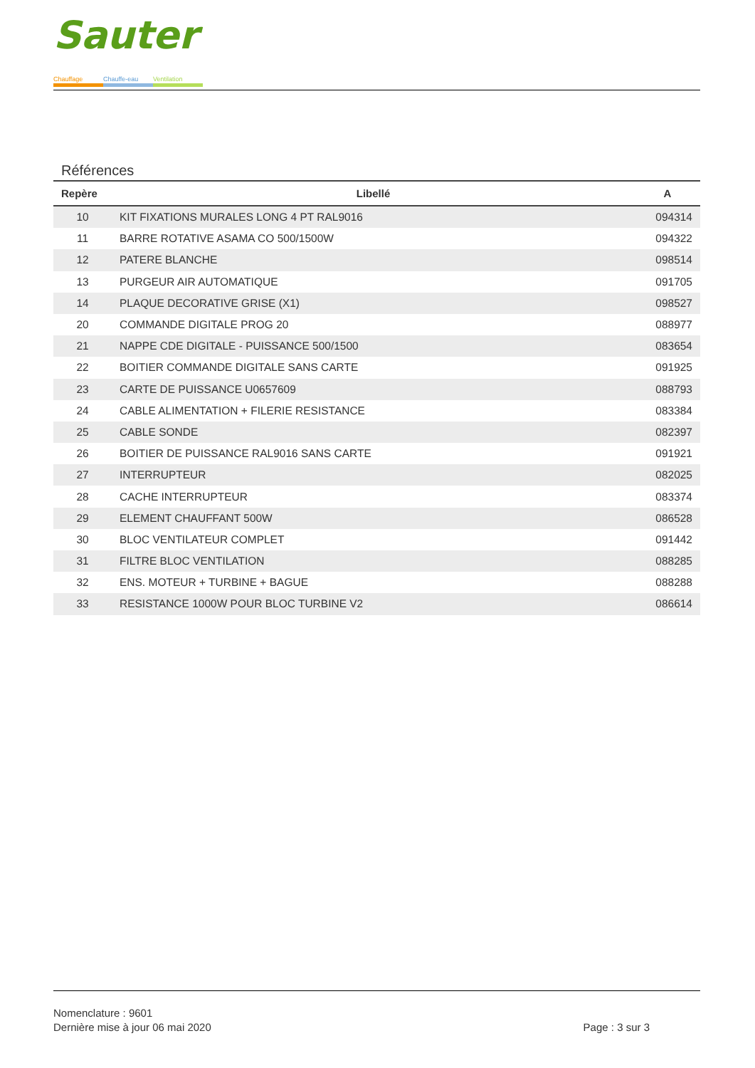Sauter
Chauffage Chauffe-eau Ventilation
Références
| Repère | Libellé | A |
| --- | --- | --- |
| 10 | KIT FIXATIONS MURALES LONG 4 PT RAL9016 | 094314 |
| 11 | BARRE ROTATIVE ASAMA CO 500/1500W | 094322 |
| 12 | PATERE BLANCHE | 098514 |
| 13 | PURGEUR AIR AUTOMATIQUE | 091705 |
| 14 | PLAQUE DECORATIVE GRISE (X1) | 098527 |
| 20 | COMMANDE DIGITALE PROG 20 | 088977 |
| 21 | NAPPE CDE DIGITALE - PUISSANCE 500/1500 | 083654 |
| 22 | BOITIER COMMANDE DIGITALE SANS CARTE | 091925 |
| 23 | CARTE DE PUISSANCE U0657609 | 088793 |
| 24 | CABLE ALIMENTATION + FILERIE RESISTANCE | 083384 |
| 25 | CABLE SONDE | 082397 |
| 26 | BOITIER DE PUISSANCE RAL9016 SANS CARTE | 091921 |
| 27 | INTERRUPTEUR | 082025 |
| 28 | CACHE INTERRUPTEUR | 083374 |
| 29 | ELEMENT CHAUFFANT 500W | 086528 |
| 30 | BLOC VENTILATEUR COMPLET | 091442 |
| 31 | FILTRE BLOC VENTILATION | 088285 |
| 32 | ENS. MOTEUR + TURBINE + BAGUE | 088288 |
| 33 | RESISTANCE 1000W POUR BLOC TURBINE V2 | 086614 |
Nomenclature : 9601
Dernière mise à jour 06 mai 2020
Page : 3 sur 3